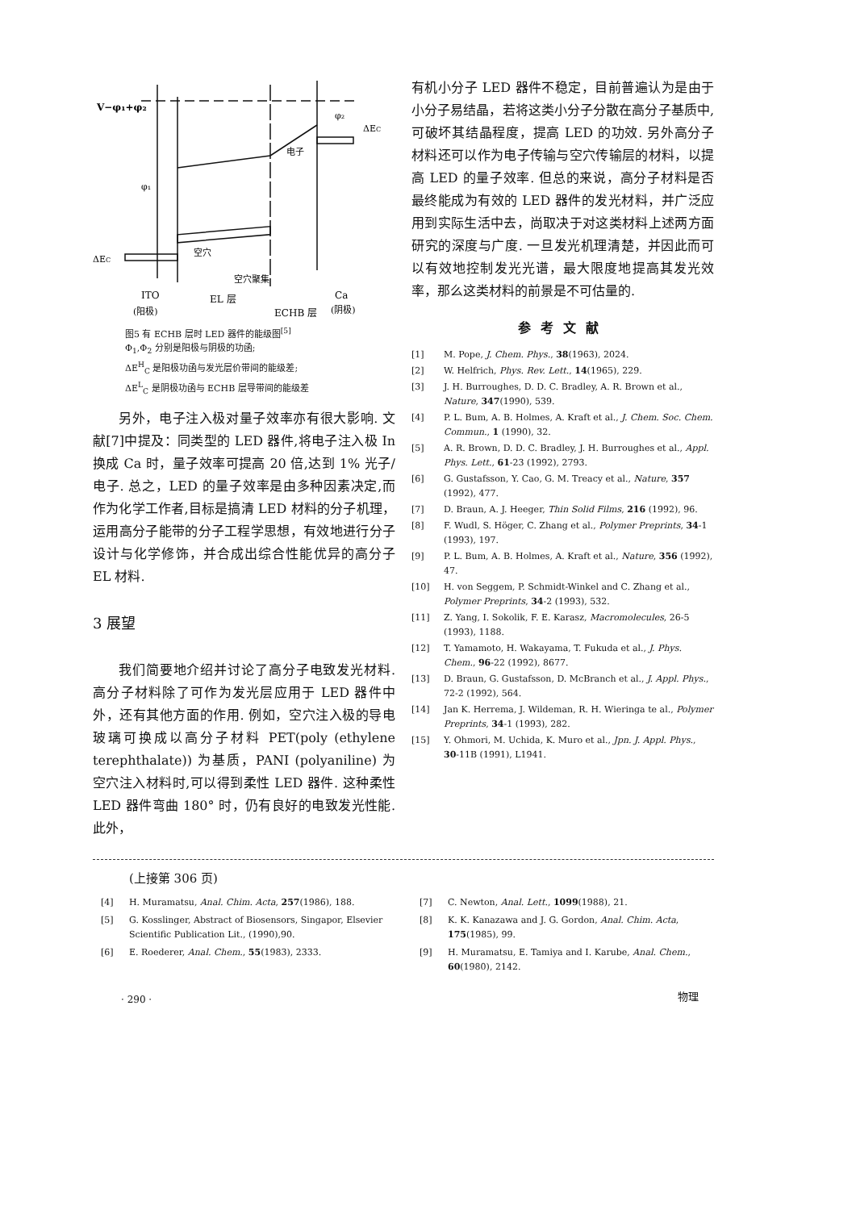V−φ₁+φ₂
φ₂
ΔEC
电子
φ₁
空穴
ΔEC
空穴聚集
ITO
EL 层
Ca
(阳极)
ECHB 层
(阴极)
图5 有 ECHB 层时 LED 器件的能级图<sup>[5]</sup>
Φ<sub>1</sub>,Φ<sub>2</sub> 分别是阳极与阴极的功函;
ΔE<sup>H</sup><sub>C</sub> 是阳极功函与发光层价带间的能级差;
ΔE<sup>L</sup><sub>C</sub> 是阴极功函与 ECHB 层导带间的能级差
另外，电子注入极对量子效率亦有很大影响. 文献[7]中提及：同类型的 LED 器件,将电子注入极 In 换成 Ca 时，量子效率可提高 20 倍,达到 1% 光子/电子. 总之，LED 的量子效率是由多种因素决定,而作为化学工作者,目标是搞清 LED 材料的分子机理，运用高分子能带的分子工程学思想，有效地进行分子设计与化学修饰，并合成出综合性能优异的高分子 EL 材料.
3 展望
我们简要地介绍并讨论了高分子电致发光材料. 高分子材料除了可作为发光层应用于 LED 器件中外，还有其他方面的作用. 例如，空穴注入极的导电玻璃可换成以高分子材料 PET(poly (ethylene terephthalate)) 为基质，PANI (polyaniline) 为空穴注入材料时,可以得到柔性 LED 器件. 这种柔性 LED 器件弯曲 180° 时，仍有良好的电致发光性能. 此外，
有机小分子 LED 器件不稳定，目前普遍认为是由于小分子易结晶，若将这类小分子分散在高分子基质中,可破坏其结晶程度，提高 LED 的功效. 另外高分子材料还可以作为电子传输与空穴传输层的材料，以提高 LED 的量子效率. 但总的来说，高分子材料是否最终能成为有效的 LED 器件的发光材料，并广泛应用到实际生活中去，尚取决于对这类材料上述两方面研究的深度与广度. 一旦发光机理清楚，并因此而可以有效地控制发光光谱，最大限度地提高其发光效率，那么这类材料的前景是不可估量的.
参考文献
[1] M. Pope, J. Chem. Phys., 38(1963), 2024.
[2] W. Helfrich, Phys. Rev. Lett., 14(1965), 229.
[3] J. H. Burroughes, D. D. C. Bradley, A. R. Brown et al., Nature, 347(1990), 539.
[4] P. L. Bum, A. B. Holmes, A. Kraft et al., J. Chem. Soc. Chem. Commun., 1 (1990), 32.
[5] A. R. Brown, D. D. C. Bradley, J. H. Burroughes et al., Appl. Phys. Lett., 61-23 (1992), 2793.
[6] G. Gustafsson, Y. Cao, G. M. Treacy et al., Nature, 357 (1992), 477.
[7] D. Braun, A. J. Heeger, Thin Solid Films, 216 (1992), 96.
[8] F. Wudl, S. Höger, C. Zhang et al., Polymer Preprints, 34-1 (1993), 197.
[9] P. L. Bum, A. B. Holmes, A. Kraft et al., Nature, 356 (1992), 47.
[10] H. von Seggem, P. Schmidt-Winkel and C. Zhang et al., Polymer Preprints, 34-2 (1993), 532.
[11] Z. Yang, I. Sokolik, F. E. Karasz, Macromolecules, 26-5 (1993), 1188.
[12] T. Yamamoto, H. Wakayama, T. Fukuda et al., J. Phys. Chem., 96-22 (1992), 8677.
[13] D. Braun, G. Gustafsson, D. McBranch et al., J. Appl. Phys., 72-2 (1992), 564.
[14] Jan K. Herrema, J. Wildeman, R. H. Wieringa te al., Polymer Preprints, 34-1 (1993), 282.
[15] Y. Ohmori, M. Uchida, K. Muro et al., Jpn. J. Appl. Phys., 30-11B (1991), L1941.
(上接第 306 页)
[4] H. Muramatsu, Anal. Chim. Acta, 257(1986), 188.
[5] G. Kosslinger, Abstract of Biosensors, Singapor, Elsevier Scientific Publication Lit., (1990),90.
[6] E. Roederer, Anal. Chem., 55(1983), 2333.
[7] C. Newton, Anal. Lett., 1099(1988), 21.
[8] K. K. Kanazawa and J. G. Gordon, Anal. Chim. Acta, 175(1985), 99.
[9] H. Muramatsu, E. Tamiya and I. Karube, Anal. Chem., 60(1980), 2142.
· 290 · 物理